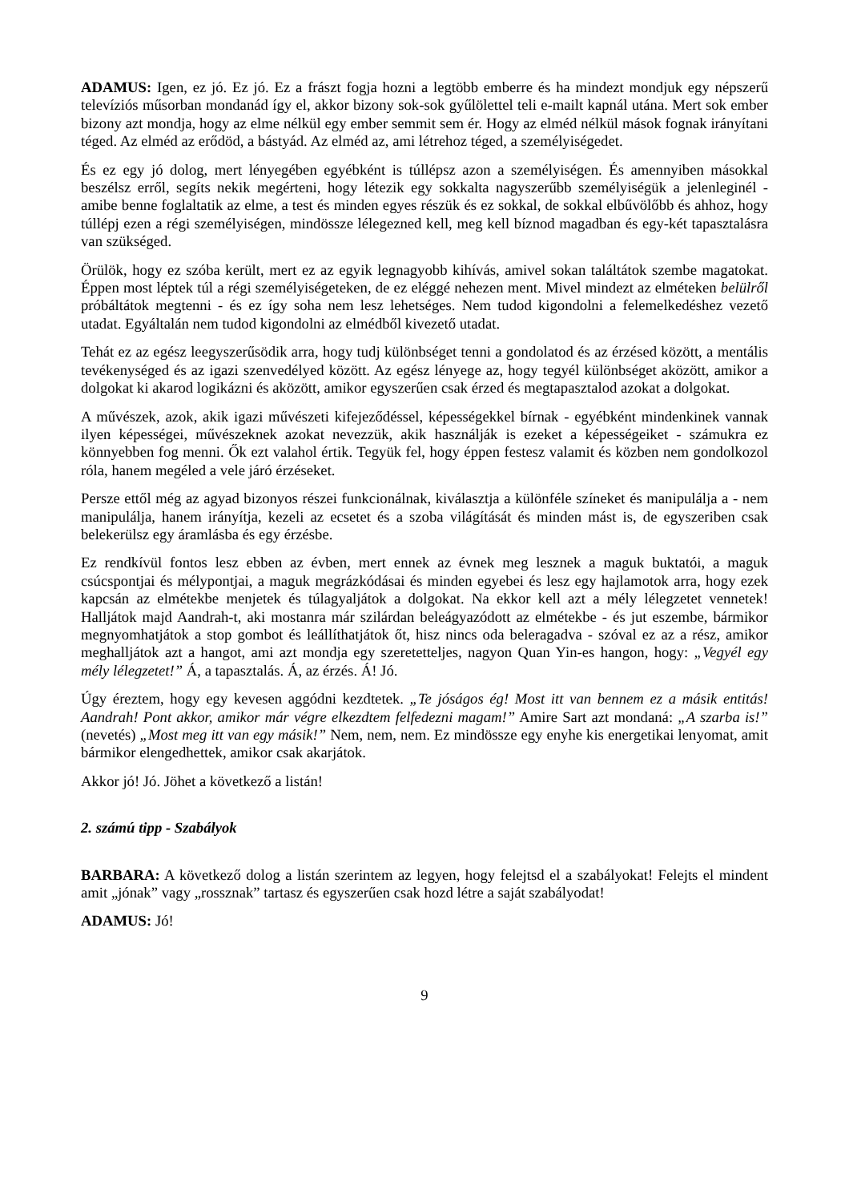ADAMUS: Igen, ez jó. Ez jó. Ez a frászt fogja hozni a legtöbb emberre és ha mindezt mondjuk egy népszerű televíziós műsorban mondanád így el, akkor bizony sok-sok gyűlölettel teli e-mailt kapnál utána. Mert sok ember bizony azt mondja, hogy az elme nélkül egy ember semmit sem ér. Hogy az elméd nélkül mások fognak irányítani téged. Az elméd az erődöd, a bástyád. Az elméd az, ami létrehoz téged, a személyiségedet.
És ez egy jó dolog, mert lényegében egyébként is túllépsz azon a személyiségen. És amennyiben másokkal beszélsz erről, segíts nekik megérteni, hogy létezik egy sokkalta nagyszerűbb személyiségük a jelenleginél - amibe benne foglaltatik az elme, a test és minden egyes részük és ez sokkal, de sokkal elbűvölőbb és ahhoz, hogy túllépj ezen a régi személyiségen, mindössze lélegezned kell, meg kell bíznod magadban és egy-két tapasztalásra van szükséged.
Örülök, hogy ez szóba került, mert ez az egyik legnagyobb kihívás, amivel sokan találtátok szembe magatokat. Éppen most léptek túl a régi személyiségeteken, de ez eléggé nehezen ment. Mivel mindezt az elméteken belülről próbáltátok megtenni - és ez így soha nem lesz lehetséges. Nem tudod kigondolni a felemelkedéshez vezető utadat. Egyáltalán nem tudod kigondolni az elmédből kivezető utadat.
Tehát ez az egész leegyszerűsödik arra, hogy tudj különbséget tenni a gondolatod és az érzésed között, a mentális tevékenységed és az igazi szenvedélyed között. Az egész lényege az, hogy tegyél különbséget aközött, amikor a dolgokat ki akarod logikázni és aközött, amikor egyszerűen csak érzed és megtapasztalod azokat a dolgokat.
A művészek, azok, akik igazi művészeti kifejeződéssel, képességekkel bírnak - egyébként mindenkinek vannak ilyen képességei, művészeknek azokat nevezzük, akik használják is ezeket a képességeiket - számukra ez könnyebben fog menni. Ők ezt valahol értik. Tegyük fel, hogy éppen festesz valamit és közben nem gondolkozol róla, hanem megéled a vele járó érzéseket.
Persze ettől még az agyad bizonyos részei funkcionálnak, kiválasztja a különféle színeket és manipulálja a - nem manipulálja, hanem irányítja, kezeli az ecsetet és a szoba világítását és minden mást is, de egyszeriben csak belekerülsz egy áramlásba és egy érzésbe.
Ez rendkívül fontos lesz ebben az évben, mert ennek az évnek meg lesznek a maguk buktatói, a maguk csúcspontjai és mélypontjai, a maguk megrázkódásai és minden egyebei és lesz egy hajlamotok arra, hogy ezek kapcsán az elmétekbe menjetek és túlagyaljátok a dolgokat. Na ekkor kell azt a mély lélegzetet vennetek! Halljátok majd Aandrah-t, aki mostanra már szilárdan beleágyazódott az elmétekbe - és jut eszembe, bármikor megnyomhatjátok a stop gombot és leállíthatjátok őt, hisz nincs oda beleragadva - szóval ez az a rész, amikor meghalljátok azt a hangot, ami azt mondja egy szeretetteljes, nagyon Quan Yin-es hangon, hogy: „Vegyél egy mély lélegzetet!” Á, a tapasztalás. Á, az érzés. Á! Jó.
Úgy éreztem, hogy egy kevesen aggódni kezdtetek. „Te jóságos ég! Most itt van bennem ez a másik entitás! Aandrah! Pont akkor, amikor már végre elkezdtem felfedezni magam!” Amire Sart azt mondaná: „A szarba is!” (nevetés) „Most meg itt van egy másik!” Nem, nem, nem. Ez mindössze egy enyhe kis energetikai lenyomat, amit bármikor elengedhettek, amikor csak akarjátok.
Akkor jó! Jó. Jöhet a következő a listán!
2. számú tipp - Szabályok
BARBARA: A következő dolog a listán szerintem az legyen, hogy felejtsd el a szabályokat! Felejts el mindent amit „jónak” vagy „rossznak” tartasz és egyszerűen csak hozd létre a saját szabályodat!
ADAMUS: Jó!
9